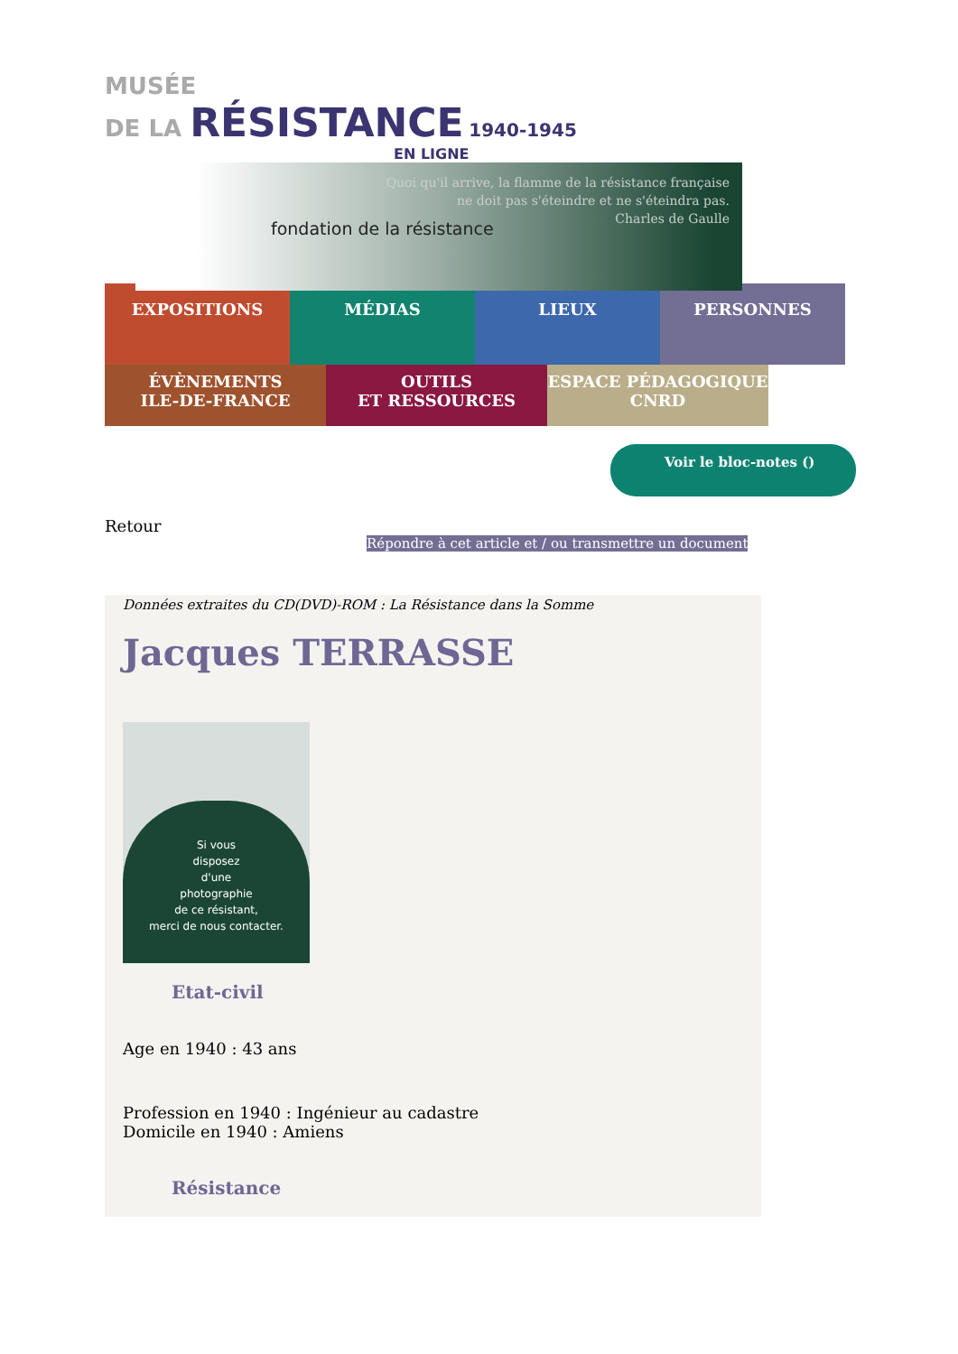MUSÉE
DE LA RÉSISTANCE 1940-1945
EN LIGNE
fondation de la résistance
Quoi qu'il arrive, la flamme de la résistance française
ne doit pas s'éteindre et ne s'éteindra pas.
Charles de Gaulle
EXPOSITIONS MÉDIAS LIEUX PERSONNES
ÉVÈNEMENTS
ILE-DE-FRANCE
OUTILS
ET RESSOURCES
ESPACE PÉDAGOGIQUE
CNRD
Voir le bloc-notes ()
Retour
Répondre à cet article et / ou transmettre un document
Données extraites du CD(DVD)-ROM : La Résistance dans la Somme
Jacques TERRASSE
Si vous
disposez
d'une
photographie
de ce résistant,
merci de nous contacter.
Etat-civil
Age en 1940 : 43 ans
Profession en 1940 : Ingénieur au cadastre
Domicile en 1940 : Amiens
Résistance